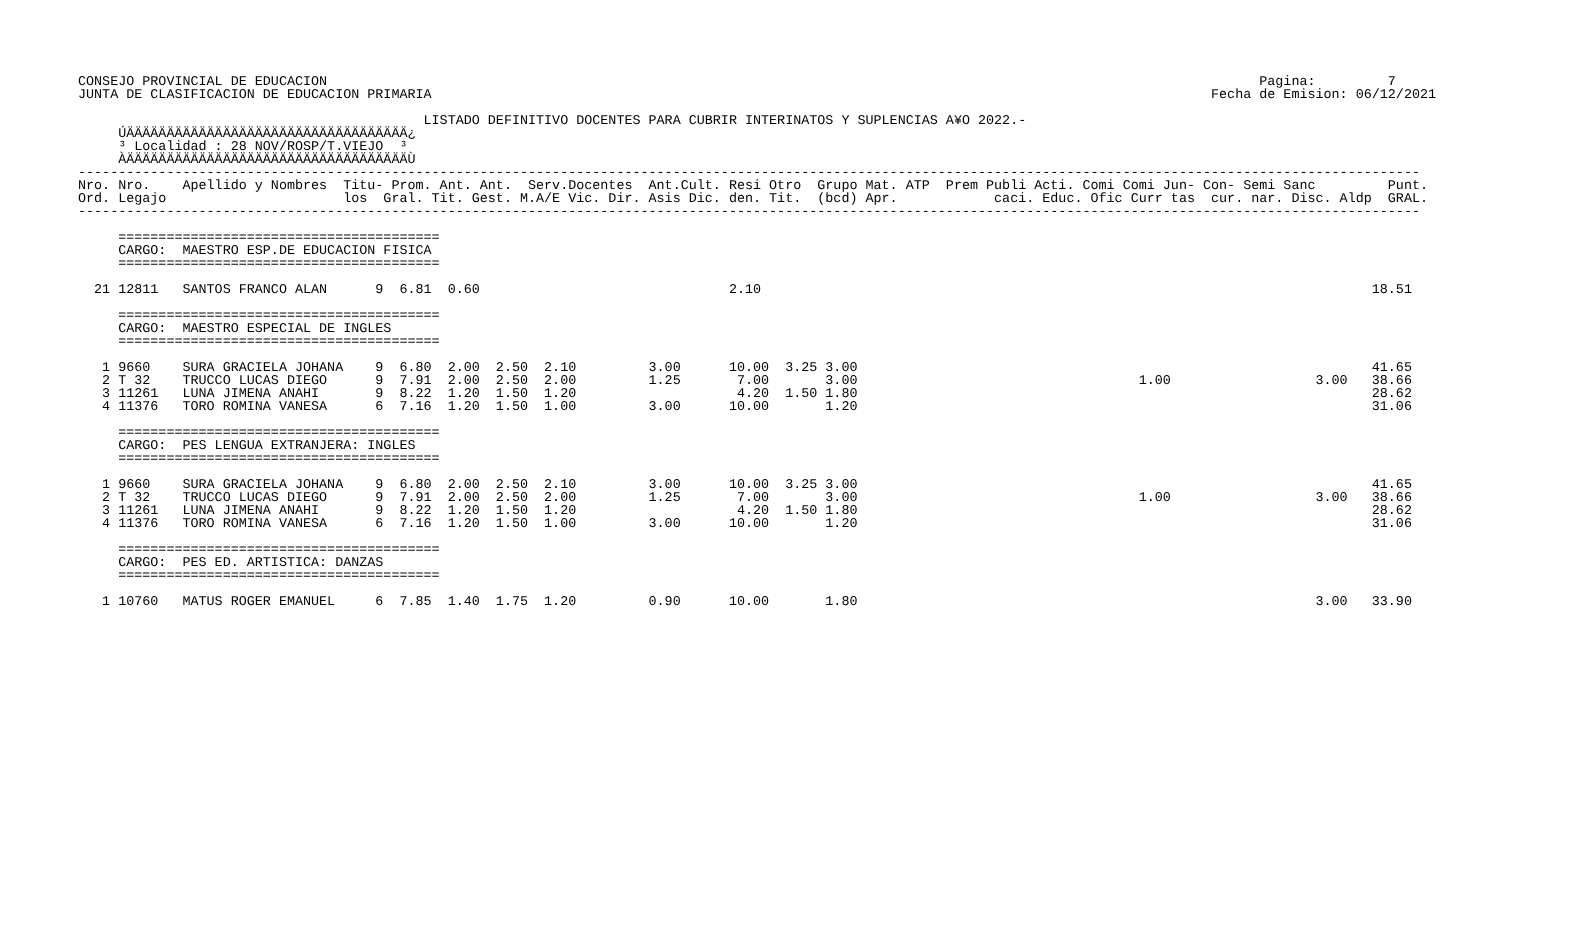CONSEJO PROVINCIAL DE EDUCACION                                                                                                                    Pagina:         7
JUNTA DE CLASIFICACION DE EDUCACION PRIMARIA                                                                                                 Fecha de Emision: 06/12/2021

                                           LISTADO DEFINITIVO DOCENTES PARA CUBRIR INTERINATOS Y SUPLENCIAS A¥O 2022.-
     ÚÄÄÄÄÄÄÄÄÄÄÄÄÄÄÄÄÄÄÄÄÄÄÄÄÄÄÄÄÄÄÄÄÄÄÄ¿
     ³ Localidad : 28 NOV/ROSP/T.VIEJO  ³
     ÀÄÄÄÄÄÄÄÄÄÄÄÄÄÄÄÄÄÄÄÄÄÄÄÄÄÄÄÄÄÄÄÄÄÄÄÙ
-----------------------------------------------------------------------------------------------------------------------------------------------------------------------
Nro. Nro.    Apellido y Nombres  Titu- Prom. Ant. Ant.  Serv.Docentes  Ant.Cult. Resi Otro  Grupo Mat. ATP  Prem Publi Acti. Comi Comi Jun- Con- Semi Sanc         Punt.
Ord. Legajo                      los  Gral. Tit. Gest. M.A/E Vic. Dir. Asis Dic. den. Tit.  (bcd) Apr.            caci. Educ. Ofic Curr tas  cur. nar. Disc. Aldp  GRAL.
-----------------------------------------------------------------------------------------------------------------------------------------------------------------------

     ========================================
     CARGO:  MAESTRO ESP.DE EDUCACION FISICA
     ========================================

  21 12811   SANTOS FRANCO ALAN      9  6.81  0.60                               2.10                                                                            18.51

     ========================================
     CARGO:  MAESTRO ESPECIAL DE INGLES
     ========================================

   1 9660    SURA GRACIELA JOHANA    9  6.80  2.00  2.50  2.10         3.00      10.00  3.25 3.00                                                                41.65
   2 T 32    TRUCCO LUCAS DIEGO      9  7.91  2.00  2.50  2.00         1.25       7.00       3.00                                   1.00                  3.00   38.66
   3 11261   LUNA JIMENA ANAHI       9  8.22  1.20  1.50  1.20                    4.20  1.50 1.80                                                                28.62
   4 11376   TORO ROMINA VANESA      6  7.16  1.20  1.50  1.00         3.00      10.00       1.20                                                                31.06

     ========================================
     CARGO:  PES LENGUA EXTRANJERA: INGLES
     ========================================

   1 9660    SURA GRACIELA JOHANA    9  6.80  2.00  2.50  2.10         3.00      10.00  3.25 3.00                                                                41.65
   2 T 32    TRUCCO LUCAS DIEGO      9  7.91  2.00  2.50  2.00         1.25       7.00       3.00                                   1.00                  3.00   38.66
   3 11261   LUNA JIMENA ANAHI       9  8.22  1.20  1.50  1.20                    4.20  1.50 1.80                                                                28.62
   4 11376   TORO ROMINA VANESA      6  7.16  1.20  1.50  1.00         3.00      10.00       1.20                                                                31.06

     ========================================
     CARGO:  PES ED. ARTISTICA: DANZAS
     ========================================

   1 10760   MATUS ROGER EMANUEL     6  7.85  1.40  1.75  1.20         0.90      10.00       1.80                                                         3.00   33.90